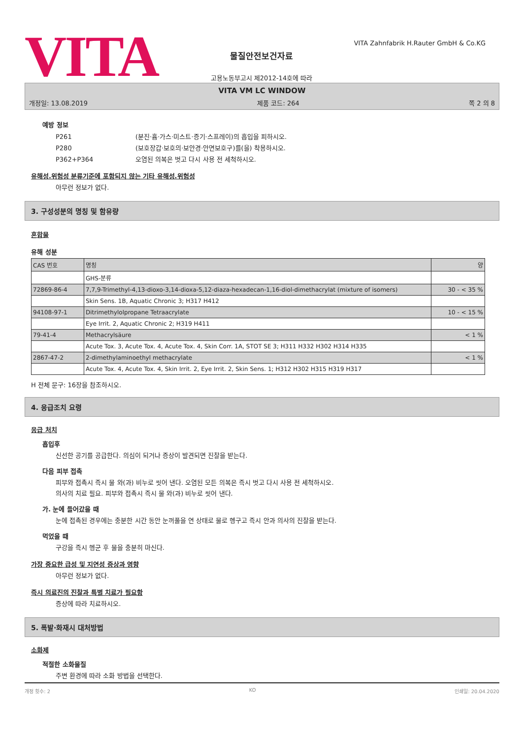VITA
VITA Zahnfabrik H.Rauter GmbH & Co.KG
물질안전보건자료
고용노동부고시 제2012-14호에 따라
VITA VM LC WINDOW
개정일: 13.08.2019 제품 코드: 264 쪽 2 의 8
예방 정보
P261 (분진·흄·가스·미스트·증기·스프레이)의 흡입을 피하시오.
P280 (보호장갑·보호의·보안경·안면보호구)를(을) 착용하시오.
P362+P364 오염된 의복은 벗고 다시 사용 전 세척하시오.
유해성.위험성 분류기준에 포함되지 않는 기타 유해성.위험성
아무런 정보가 없다.
3. 구성성분의 명칭 및 함유량
혼합물
유해 성분
| CAS 번호 | 명칭 | 양 |
| | GHS-분류 | |
| 72869-86-4 | 7,7,9-Trimethyl-4,13-dioxo-3,14-dioxa-5,12-diaza-hexadecan-1,16-diol-dimethacrylat (mixture of isomers) | 30 - < 35 % |
| | Skin Sens. 1B, Aquatic Chronic 3; H317 H412 | |
| 94108-97-1 | Ditrimethylolpropane Tetraacrylate | 10 - < 15 % |
| | Eye Irrit. 2, Aquatic Chronic 2; H319 H411 | |
| 79-41-4 | Methacrylsäure | < 1 % |
| | Acute Tox. 3, Acute Tox. 4, Acute Tox. 4, Skin Corr. 1A, STOT SE 3; H311 H332 H302 H314 H335 | |
| 2867-47-2 | 2-dimethylaminoethyl methacrylate | < 1 % |
| | Acute Tox. 4, Acute Tox. 4, Skin Irrit. 2, Eye Irrit. 2, Skin Sens. 1; H312 H302 H315 H319 H317 | |
H 전체 문구: 16장을 참조하시오.
4. 응급조치 요령
응급 처치
흡입후
신선한 공기를 공급한다. 의심이 되거나 증상이 발견되면 진찰을 받는다.
다음 피부 접촉
피부와 접촉시 즉시 물 와(과) 비누로 씻어 낸다. 오염된 모든 의복은 즉시 벗고 다시 사용 전 세척하시오.
의사의 치료 필요. 피부와 접촉시 즉시 물 와(과) 비누로 씻어 낸다.
가. 눈에 들어갔을 때
눈에 접촉된 경우에는 충분한 시간 동안 눈꺼풀을 연 상태로 물로 헹구고 즉시 안과 의사의 진찰을 받는다.
먹었을 때
구강을 즉시 헹군 후 물을 충분히 마신다.
가장 중요한 급성 및 지연성 증상과 영향
아무런 정보가 없다.
즉시 의료진의 진찰과 특별 치료가 필요함
증상에 따라 치료하시오.
5. 폭발·화재시 대처방법
소화제
적절한 소화물질
주변 환경에 따라 소화 방법을 선택한다.
개정 횟수: 2 KO 인쇄일: 20.04.2020